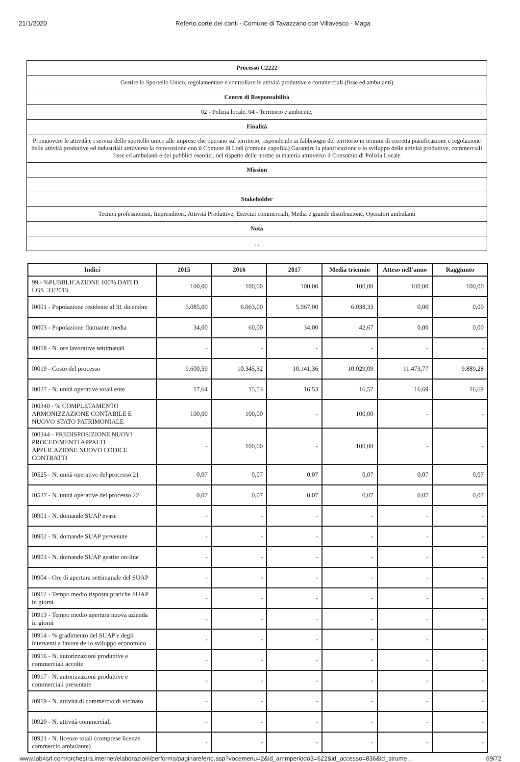21/1/2020 Referto corte dei conti - Comune di Tavazzano con Villavesco - Maga
| Processo C2222 |
| Gestire lo Sportello Unico, regolamentare e controllare le attività produttive e commerciali (fisse ed ambulanti) |
| Centro di Responsabilità |
| 02 - Polizia locale, 04 - Territorio e ambiente, |
| Finalità |
| Promuovere le attività e i servizi dello sportello unico alle imprese che operano sul territorio, rispondendo ai fabbisogni del territorio in termini di corretta pianificazione e regolazione delle attività produttive ed industriali attraverso la convenzione con il Comune di Lodi (comune capofila) Garantire la pianificazione e lo sviluppo delle attività produttive, commerciali fisse ed ambulanti e dei pubblici esercizi, nel rispetto delle norme in materia attraverso il Consorzio di Polizia Locale |
| Mission |
| Stakeholder |
| Tecnici professionisti, Imprenditori, Attività Produttive, Esercizi commerciali, Media e grande distribuzione, Operatori ambulanti |
| Nota |
| , , |
| Indici | 2015 | 2016 | 2017 | Media triennio | Atteso nell'anno | Raggiunto |
| --- | --- | --- | --- | --- | --- | --- |
| 99 - %PUBBLICAZIONE 100% DATI D. LGS. 33/2013 | 100,00 | 100,00 | 100,00 | 100,00 | 100,00 | 100,00 |
| I0001 - Popolazione residente al 31 dicembre | 6.085,00 | 6.063,00 | 5.967,00 | 6.038,33 | 0,00 | 0,00 |
| I0003 - Popolazione fluttuante media | 34,00 | 60,00 | 34,00 | 42,67 | 0,00 | 0,00 |
| I0018 - N. ore lavorative settimanali | - | - | - | - | - | - |
| I0019 - Costo del processo | 9.600,59 | 10.345,32 | 10.141,36 | 10.029,09 | 11.473,77 | 9.889,28 |
| I0027 - N. unità operative totali ente | 17,64 | 15,53 | 16,53 | 16,57 | 16,69 | 16,69 |
| I00340 - % COMPLETAMENTO ARMONIZZAZIONE CONTABILE E NUOVO STATO PATRIMONIALE | 100,00 | 100,00 | - | 100,00 | - | - |
| I00344 - PREDISPOSIZIONE NUOVI PROCEDIMENTI APPALTI APPLICAZIONE NUOVO CODICE CONTRATTI | - | 100,00 | - | 100,00 | - | - |
| I0525 - N. unità operative del processo 21 | 0,07 | 0,07 | 0,07 | 0,07 | 0,07 | 0,07 |
| I0537 - N. unità operative del processo 22 | 0,07 | 0,07 | 0,07 | 0,07 | 0,07 | 0,07 |
| I0901 - N. domande SUAP evase | - | - | - | - | - | - |
| I0902 - N. domande SUAP pervenute | - | - | - | - | - | - |
| I0903 - N. domande SUAP gestite on-line | - | - | - | - | - | - |
| I0904 - Ore di apertura settimanale del SUAP | - | - | - | - | - | - |
| I0912 - Tempo medio risposta pratiche SUAP in giorni | - | - | - | - | - | - |
| I0913 - Tempo medio apertura nuova azienda in giorni | - | - | - | - | - | - |
| I0914 - % gradimento del SUAP e degli interventi a favore dello sviluppo economico | - | - | - | - | - | - |
| I0916 - N. autorizzazioni produttive e commerciali accolte | - | - | - | - | - | - |
| I0917 - N. autorizzazioni produttive e commerciali presentate | - | - | - | - | - | - |
| I0919 - N. attività di commercio di vicinato | - | - | - | - | - | - |
| I0920 - N. attività commerciali | - | - | - | - | - | - |
| I0921 - N. licenze totali (comprese licenze commercio ambulante) | - | - | - | - | - | - |
www.lab4srl.com/orchestra.internet/elaborazioni/performa/paginareferto.asp?vocemenu=2&id_ammperiodo3=622&id_accesso=836&id_strume… 69/72